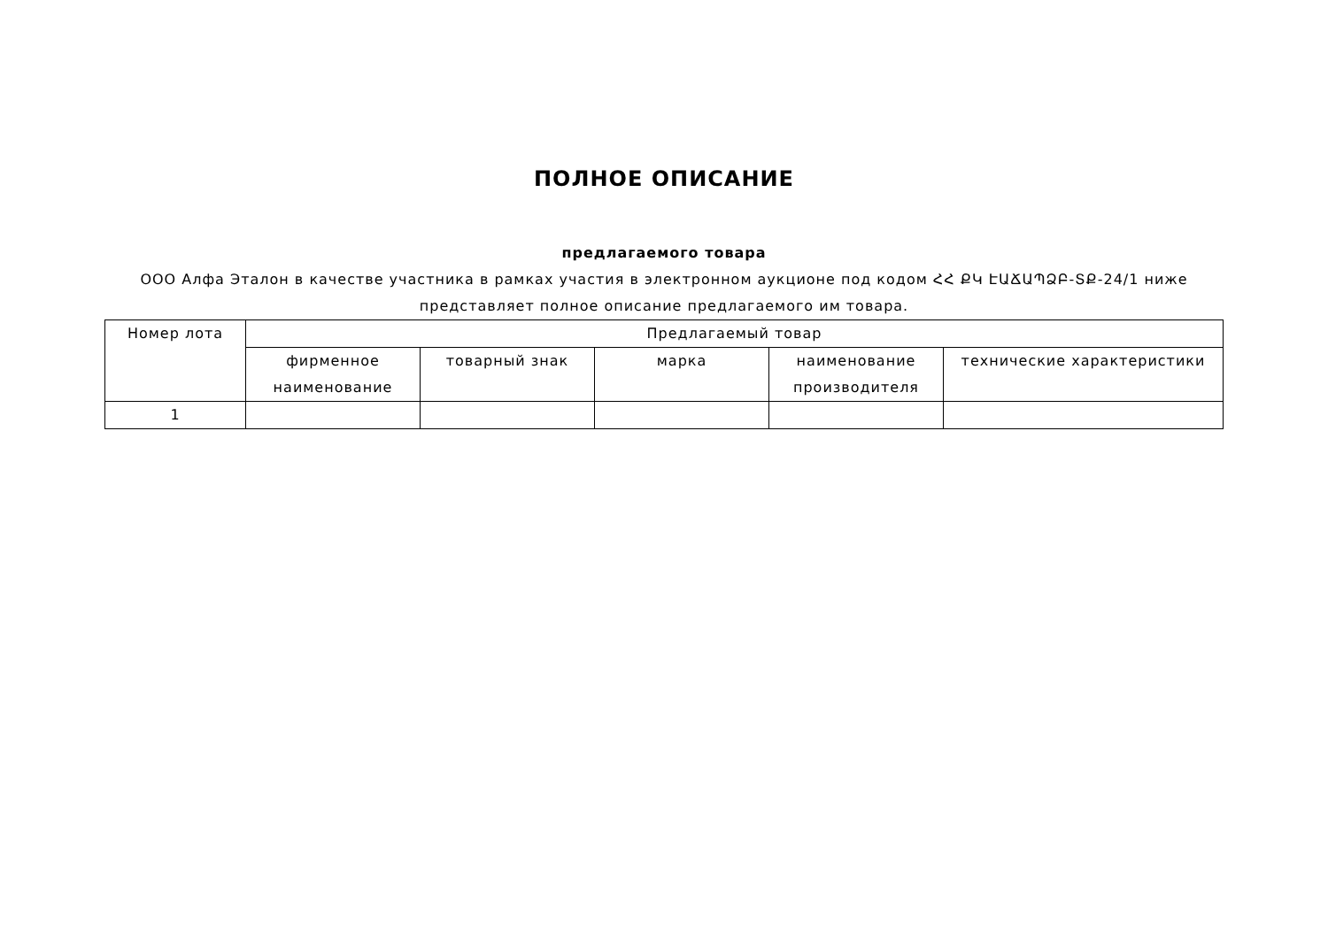ПОЛНОЕ ОПИСАНИЕ
предлагаемого товара
ООО Алфа Эталон в качестве участника в рамках участия в электронном аукционе под кодом ՀՀ ՔԿ ԷԱՃԱՊՁԲ-ՏՔ-24/1 ниже представляет полное описание предлагаемого им товара.
| Номер лота | Предлагаемый товар | | | | |
| --- | --- | --- | --- | --- | --- |
| | фирменное наименование | товарный знак | марка | наименование производителя | технические характеристики |
| 1 | | | | | |